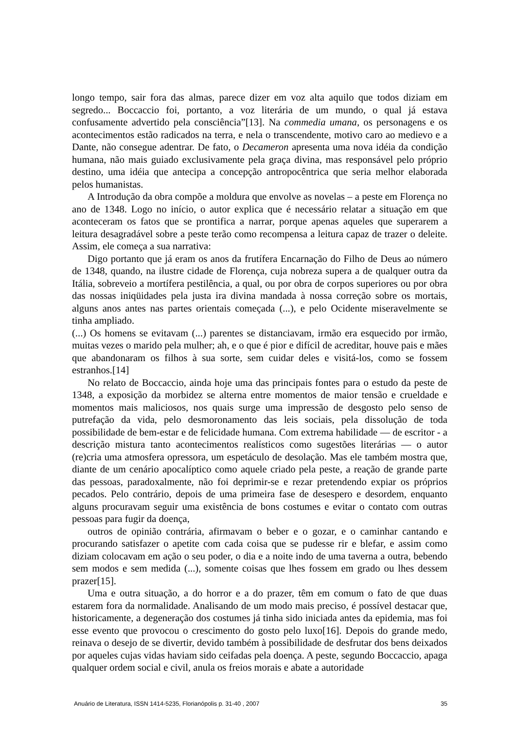longo tempo, sair fora das almas, parece dizer em voz alta aquilo que todos diziam em segredo... Boccaccio foi, portanto, a voz literária de um mundo, o qual já estava confusamente advertido pela consciência”[13]. Na commedia umana, os personagens e os acontecimentos estão radicados na terra, e nela o transcendente, motivo caro ao medievo e a Dante, não consegue adentrar. De fato, o Decameron apresenta uma nova idéia da condição humana, não mais guiado exclusivamente pela graça divina, mas responsável pelo próprio destino, uma idéia que antecipa a concepção antropocêntrica que seria melhor elaborada pelos humanistas.
A Introdução da obra compõe a moldura que envolve as novelas – a peste em Florença no ano de 1348. Logo no início, o autor explica que é necessário relatar a situação em que aconteceram os fatos que se prontifica a narrar, porque apenas aqueles que superarem a leitura desagradável sobre a peste terão como recompensa a leitura capaz de trazer o deleite. Assim, ele começa a sua narrativa:
Digo portanto que já eram os anos da frutífera Encarnação do Filho de Deus ao número de 1348, quando, na ilustre cidade de Florença, cuja nobreza supera a de qualquer outra da Itália, sobreveio a mortífera pestilência, a qual, ou por obra de corpos superiores ou por obra das nossas iniqüidades pela justa ira divina mandada à nossa correção sobre os mortais, alguns anos antes nas partes orientais começada (...), e pelo Ocidente miseravelmente se tinha ampliado.
(...) Os homens se evitavam (...) parentes se distanciavam, irmão era esquecido por irmão, muitas vezes o marido pela mulher; ah, e o que é pior e difícil de acreditar, houve pais e mães que abandonaram os filhos à sua sorte, sem cuidar deles e visitá-los, como se fossem estranhos.[14]
No relato de Boccaccio, ainda hoje uma das principais fontes para o estudo da peste de 1348, a exposição da morbidez se alterna entre momentos de maior tensão e crueldade e momentos mais maliciosos, nos quais surge uma impressão de desgosto pelo senso de putrefação da vida, pelo desmoronamento das leis sociais, pela dissolução de toda possibilidade de bem-estar e de felicidade humana. Com extrema habilidade — de escritor - a descrição mistura tanto acontecimentos realísticos como sugestões literárias — o autor (re)cria uma atmosfera opressora, um espetáculo de desolação. Mas ele também mostra que, diante de um cenário apocalíptico como aquele criado pela peste, a reação de grande parte das pessoas, paradoxalmente, não foi deprimir-se e rezar pretendendo expiar os próprios pecados. Pelo contrário, depois de uma primeira fase de desespero e desordem, enquanto alguns procuravam seguir uma existência de bons costumes e evitar o contato com outras pessoas para fugir da doença,
outros de opinião contrária, afirmavam o beber e o gozar, e o caminhar cantando e procurando satisfazer o apetite com cada coisa que se pudesse rir e blefar, e assim como diziam colocavam em ação o seu poder, o dia e a noite indo de uma taverna a outra, bebendo sem modos e sem medida (...), somente coisas que lhes fossem em grado ou lhes dessem prazer[15].
Uma e outra situação, a do horror e a do prazer, têm em comum o fato de que duas estarem fora da normalidade. Analisando de um modo mais preciso, é possível destacar que, historicamente, a degeneração dos costumes já tinha sido iniciada antes da epidemia, mas foi esse evento que provocou o crescimento do gosto pelo luxo[16]. Depois do grande medo, reinava o desejo de se divertir, devido também à possibilidade de desfrutar dos bens deixados por aqueles cujas vidas haviam sido ceifadas pela doença. A peste, segundo Boccaccio, apaga qualquer ordem social e civil, anula os freios morais e abate a autoridade
Anuário de Literatura, ISSN 1414-5235, Florianópolis p. 31-40 , 2007 35